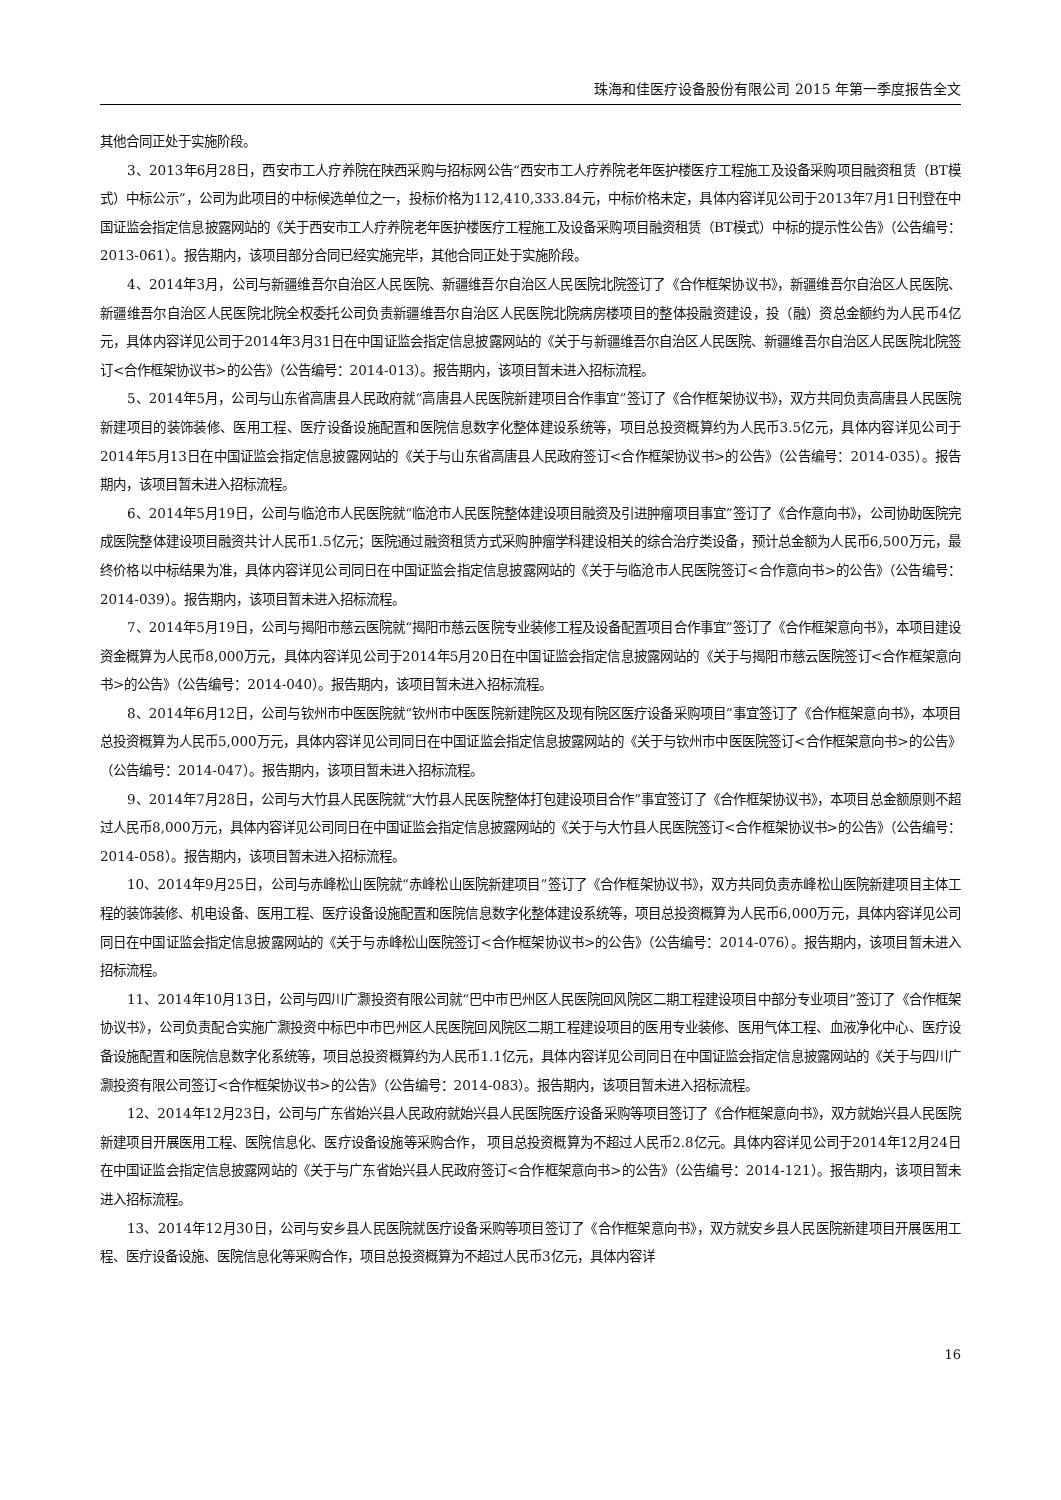珠海和佳医疗设备股份有限公司 2015 年第一季度报告全文
其他合同正处于实施阶段。
3、2013年6月28日，西安市工人疗养院在陕西采购与招标网公告“西安市工人疗养院老年医护楼医疗工程施工及设备采购项目融资租赁（BT模式）中标公示”，公司为此项目的中标候选单位之一，投标价格为112,410,333.84元，中标价格未定，具体内容详见公司于2013年7月1日刊登在中国证监会指定信息披露网站的《关于西安市工人疗养院老年医护楼医疗工程施工及设备采购项目融资租赁（BT模式）中标的提示性公告》（公告编号：2013-061）。报告期内，该项目部分合同已经实施完毕，其他合同正处于实施阶段。
4、2014年3月，公司与新疆维吾尔自治区人民医院、新疆维吾尔自治区人民医院北院签订了《合作框架协议书》，新疆维吾尔自治区人民医院、新疆维吾尔自治区人民医院北院全权委托公司负责新疆维吾尔自治区人民医院北院病房楼项目的整体投融资建设，投（融）资总金额约为人民币4亿元，具体内容详见公司于2014年3月31日在中国证监会指定信息披露网站的《关于与新疆维吾尔自治区人民医院、新疆维吾尔自治区人民医院北院签订<合作框架协议书>的公告》（公告编号：2014-013）。报告期内，该项目暂未进入招标流程。
5、2014年5月，公司与山东省高唐县人民政府就“高唐县人民医院新建项目合作事宜”签订了《合作框架协议书》，双方共同负责高唐县人民医院新建项目的装饰装修、医用工程、医疗设备设施配置和医院信息数字化整体建设系统等，项目总投资概算约为人民币3.5亿元，具体内容详见公司于2014年5月13日在中国证监会指定信息披露网站的《关于与山东省高唐县人民政府签订<合作框架协议书>的公告》（公告编号：2014-035）。报告期内，该项目暂未进入招标流程。
6、2014年5月19日，公司与临沧市人民医院就“临沧市人民医院整体建设项目融资及引进肿瘤项目事宜”签订了《合作意向书》，公司协助医院完成医院整体建设项目融资共计人民币1.5亿元；医院通过融资租赁方式采购肿瘤学科建设相关的综合治疗类设备，预计总金额为人民币6,500万元，最终价格以中标结果为准，具体内容详见公司同日在中国证监会指定信息披露网站的《关于与临沧市人民医院签订<合作意向书>的公告》（公告编号：2014-039）。报告期内，该项目暂未进入招标流程。
7、2014年5月19日，公司与揭阳市慈云医院就“揭阳市慈云医院专业装修工程及设备配置项目合作事宜”签订了《合作框架意向书》，本项目建设资金概算为人民币8,000万元，具体内容详见公司于2014年5月20日在中国证监会指定信息披露网站的《关于与揭阳市慈云医院签订<合作框架意向书>的公告》（公告编号：2014-040）。报告期内，该项目暂未进入招标流程。
8、2014年6月12日，公司与钦州市中医医院就“钦州市中医医院新建院区及现有院区医疗设备采购项目”事宜签订了《合作框架意向书》，本项目总投资概算为人民币5,000万元，具体内容详见公司同日在中国证监会指定信息披露网站的《关于与钦州市中医医院签订<合作框架意向书>的公告》（公告编号：2014-047）。报告期内，该项目暂未进入招标流程。
9、2014年7月28日，公司与大竹县人民医院就“大竹县人民医院整体打包建设项目合作”事宜签订了《合作框架协议书》，本项目总金额原则不超过人民币8,000万元，具体内容详见公司同日在中国证监会指定信息披露网站的《关于与大竹县人民医院签订<合作框架协议书>的公告》（公告编号：2014-058）。报告期内，该项目暂未进入招标流程。
10、2014年9月25日，公司与赤峰松山医院就“赤峰松山医院新建项目”签订了《合作框架协议书》，双方共同负责赤峰松山医院新建项目主体工程的装饰装修、机电设备、医用工程、医疗设备设施配置和医院信息数字化整体建设系统等，项目总投资概算为人民币6,000万元，具体内容详见公司同日在中国证监会指定信息披露网站的《关于与赤峰松山医院签订<合作框架协议书>的公告》（公告编号：2014-076）。报告期内，该项目暂未进入招标流程。
11、2014年10月13日，公司与四川广灏投资有限公司就“巴中市巴州区人民医院回风院区二期工程建设项目中部分专业项目”签订了《合作框架协议书》，公司负责配合实施广灏投资中标巴中市巴州区人民医院回风院区二期工程建设项目的医用专业装修、医用气体工程、血液净化中心、医疗设备设施配置和医院信息数字化系统等，项目总投资概算约为人民币1.1亿元，具体内容详见公司同日在中国证监会指定信息披露网站的《关于与四川广灏投资有限公司签订<合作框架协议书>的公告》（公告编号：2014-083）。报告期内，该项目暂未进入招标流程。
12、2014年12月23日，公司与广东省始兴县人民政府就始兴县人民医院医疗设备采购等项目签订了《合作框架意向书》，双方就始兴县人民医院新建项目开展医用工程、医院信息化、医疗设备设施等采购合作， 项目总投资概算为不超过人民币2.8亿元。具体内容详见公司于2014年12月24日在中国证监会指定信息披露网站的《关于与广东省始兴县人民政府签订<合作框架意向书>的公告》（公告编号：2014-121）。报告期内，该项目暂未进入招标流程。
13、2014年12月30日，公司与安乡县人民医院就医疗设备采购等项目签订了《合作框架意向书》，双方就安乡县人民医院新建项目开展医用工程、医疗设备设施、医院信息化等采购合作，项目总投资概算为不超过人民币3亿元，具体内容详
16